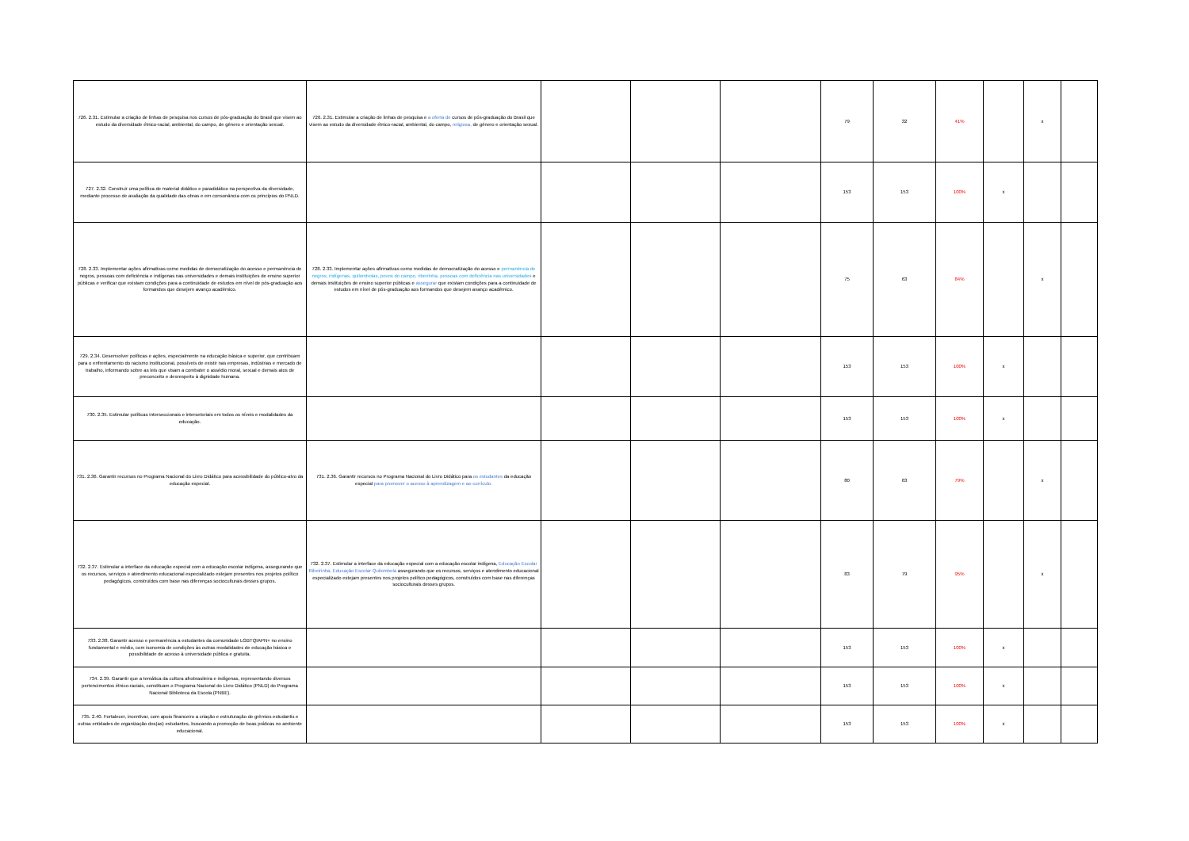| 726. 2.31. Estimular a criação de linhas de pesquisa nos cursos de pós-graduação do Brasil que visem ao estudo da diversidade étnico-racial, ambiental, do campo, de gênero e orientação sexual. | 726. 2.31. Estimular a criação de linhas de pesquisa e a oferta de cursos de pós-graduação do Brasil que visem ao estudo da diversidade étnico-racial, ambiental, do campo, religiosa, de gênero e orientação sexual. | | | | 79 | 32 | 41% | | x | |
| 727. 2.32. Construir uma política de material didático e paradidático na perspectiva da diversidade, mediante processo de avaliação da qualidade das obras e em consonância com os princípios do PNLD. | | | | | 153 | 153 | 100% | x | | |
| 728. 2.33. Implementar ações afirmativas como medidas de democratização do acesso e permanência de negros, pessoas com deficiência e indígenas nas universidades e demais instituições de ensino superior públicas e verificar que existam condições para a continuidade de estudos em nível de pós-graduação aos formandos que desejem avanço acadêmico. | 728. 2.33. Implementar ações afirmativas como medidas de democratização do acesso e permanência de negros, indígenas, quilombolas, povos do campo, ribeirinha, pessoas com deficiência nas universidades e demais instituições de ensino superior públicas e assegurar que existam condições para a continuidade de estudos em nível de pós-graduação aos formandos que desejem avanço acadêmico. | | | | 75 | 63 | 84% | | x | |
| 729. 2.34. Desenvolver políticas e ações, especialmente na educação básica e superior, que contribuam para o enfrentamento do racismo institucional, possíveis de existir nas empresas, indústrias e mercado de trabalho, informando sobre as leis que visam a combater o assédio moral, sexual e demais atos de preconceito e desrespeito à dignidade humana. | | | | | 153 | 153 | 100% | x | | |
| 730. 2.35. Estimular políticas interseccionais e intersetoriais em todos os níveis e modalidades da educação. | | | | | 153 | 153 | 100% | x | | |
| 731. 2.36. Garantir recursos no Programa Nacional do Livro Didático para acessibilidade do público-alvo da educação especial. | 731. 2.36. Garantir recursos no Programa Nacional do Livro Didático para os estudantes da educação especial para promover o acesso à aprendizagem e ao currículo. | | | | 80 | 63 | 79% | | x | |
| 732. 2.37. Estimular a interface da educação especial com a educação escolar indígena, assegurando que os recursos, serviços e atendimento educacional especializado estejam presentes nos projetos político pedagógicos, construídos com base nas diferenças socioculturais desses grupos. | 732. 2.37. Estimular a interface da educação especial com a educação escolar indígena, Educação Escolar Ribeirinha, Educação Escolar Quilombola assegurando que os recursos, serviços e atendimento educacional especializado estejam presentes nos projetos político pedagógicos, construídos com base nas diferenças socioculturais desses grupos. | | | | 83 | 79 | 95% | | x | |
| 733. 2.38. Garantir acesso e permanência a estudantes da comunidade LGBTQIAPN+ no ensino fundamental e médio, com isonomia de condições às outras modalidades de educação básica e possibilidade de acesso à universidade pública e gratuita. | | | | | 153 | 153 | 100% | x | | |
| 734. 2.39. Garantir que a temática da cultura afrobrasileira e indígenas, representando diversos pertencimentos étnico-raciais, constituam o Programa Nacional do Livro Didático (PNLD) do Programa Nacional Biblioteca da Escola (PNBE). | | | | | 153 | 153 | 100% | x | | |
| 735. 2.40. Fortalecer, incentivar, com apoio financeiro a criação e estruturação de grêmios estudantis e outras entidades de organização dos(as) estudantes, buscando a promoção de boas práticas no ambiente educacional. | | | | | 153 | 153 | 100% | x | | |